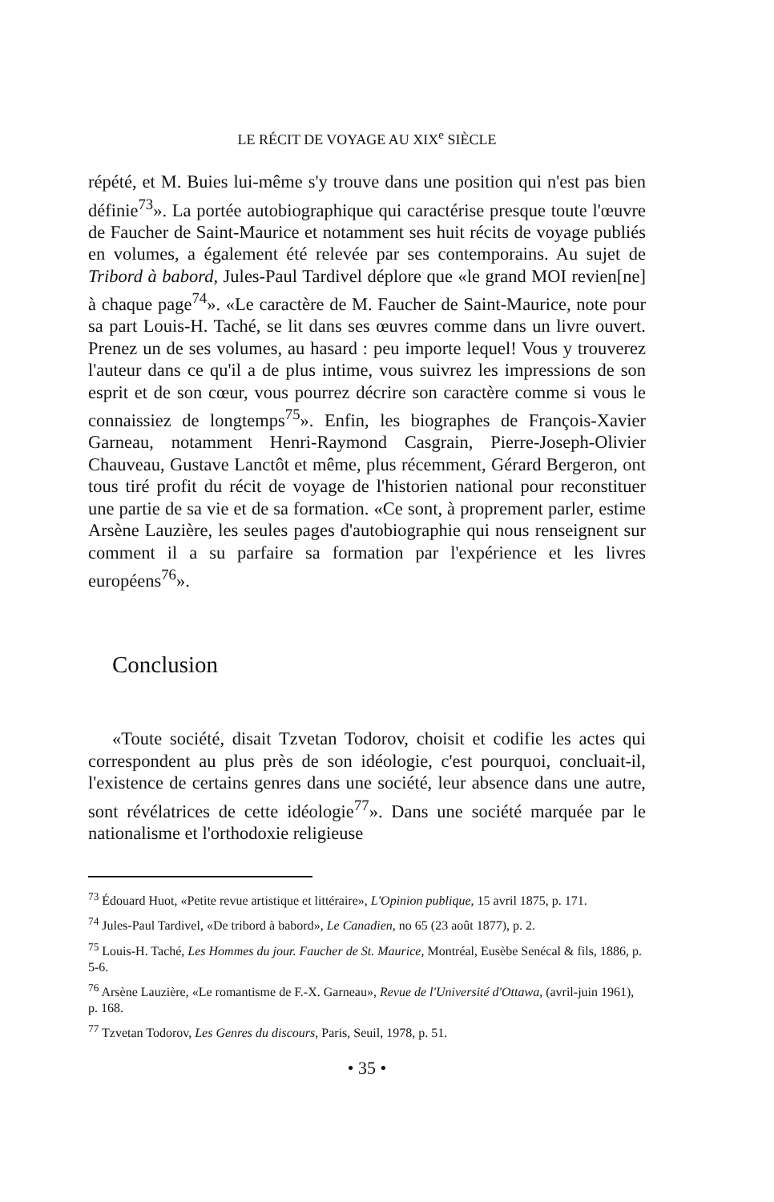LE RÉCIT DE VOYAGE AU XIX<sup>e</sup> SIÈCLE
répété, et M. Buies lui-même s'y trouve dans une position qui n'est pas bien définie<sup>73</sup>». La portée autobiographique qui caractérise presque toute l'œuvre de Faucher de Saint-Maurice et notamment ses huit récits de voyage publiés en volumes, a également été relevée par ses contemporains. Au sujet de Tribord à babord, Jules-Paul Tardivel déplore que «le grand MOI revien[ne] à chaque page<sup>74</sup>». «Le caractère de M. Faucher de Saint-Maurice, note pour sa part Louis-H. Taché, se lit dans ses œuvres comme dans un livre ouvert. Prenez un de ses volumes, au hasard : peu importe lequel! Vous y trouverez l'auteur dans ce qu'il a de plus intime, vous suivrez les impressions de son esprit et de son cœur, vous pourrez décrire son caractère comme si vous le connaissiez de longtemps<sup>75</sup>». Enfin, les biographes de François-Xavier Garneau, notamment Henri-Raymond Casgrain, Pierre-Joseph-Olivier Chauveau, Gustave Lanctôt et même, plus récemment, Gérard Bergeron, ont tous tiré profit du récit de voyage de l'historien national pour reconstituer une partie de sa vie et de sa formation. «Ce sont, à proprement parler, estime Arsène Lauzière, les seules pages d'autobiographie qui nous renseignent sur comment il a su parfaire sa formation par l'expérience et les livres européens<sup>76</sup>».
Conclusion
«Toute société, disait Tzvetan Todorov, choisit et codifie les actes qui correspondent au plus près de son idéologie, c'est pourquoi, concluait-il, l'existence de certains genres dans une société, leur absence dans une autre, sont révélatrices de cette idéologie<sup>77</sup>». Dans une société marquée par le nationalisme et l'orthodoxie religieuse
<sup>73</sup> Édouard Huot, «Petite revue artistique et littéraire», L'Opinion publique, 15 avril 1875, p. 171.
<sup>74</sup> Jules-Paul Tardivel, «De tribord à babord», Le Canadien, no 65 (23 août 1877), p. 2.
<sup>75</sup> Louis-H. Taché, Les Hommes du jour. Faucher de St. Maurice, Montréal, Eusèbe Senécal & fils, 1886, p. 5-6.
<sup>76</sup> Arsène Lauzière, «Le romantisme de F.-X. Garneau», Revue de l'Université d'Ottawa, (avril-juin 1961), p. 168.
<sup>77</sup> Tzvetan Todorov, Les Genres du discours, Paris, Seuil, 1978, p. 51.
• 35 •